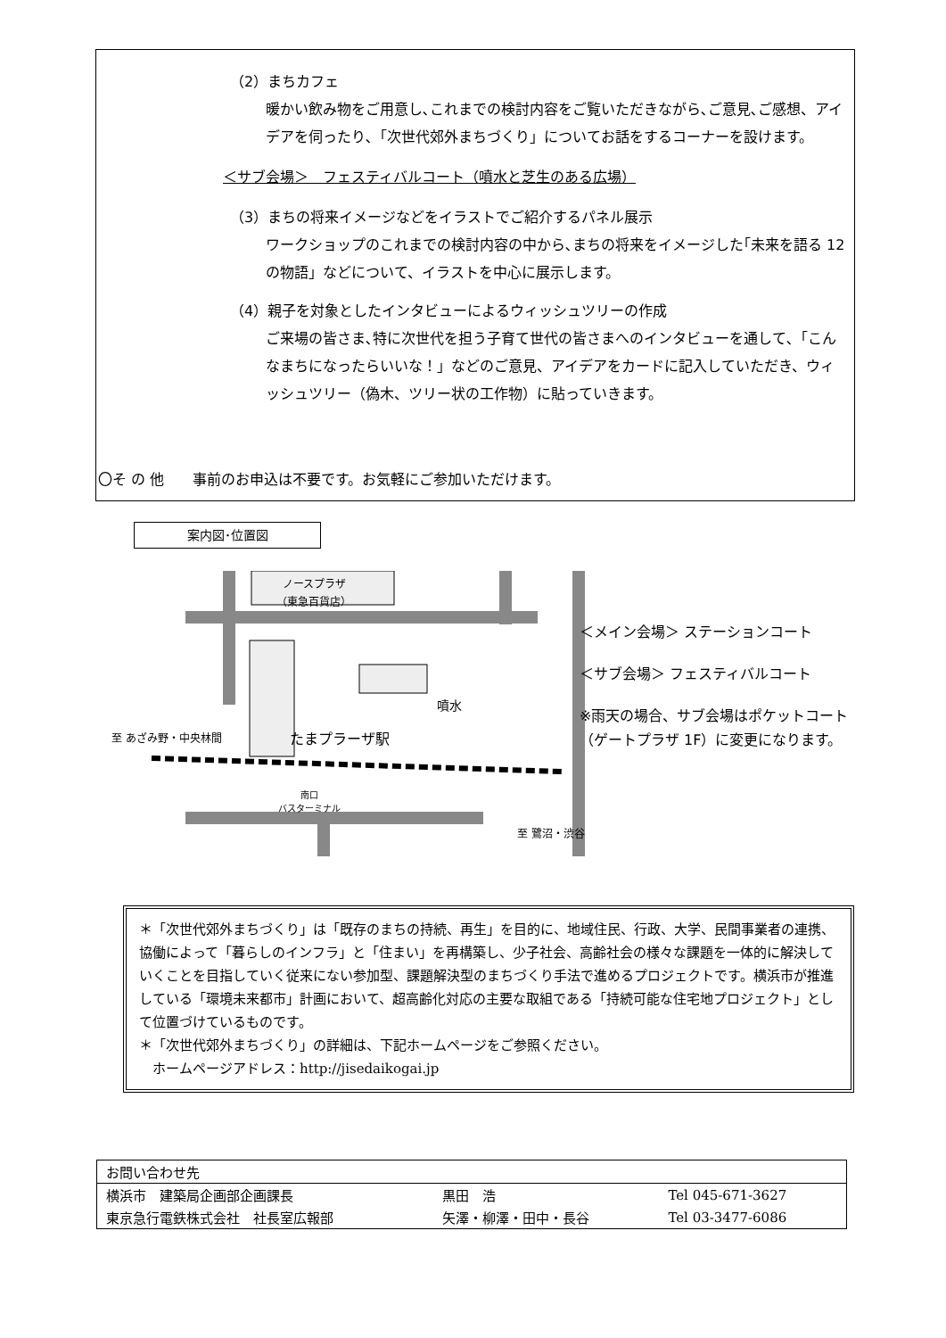（2）まちカフェ
暖かい飲み物をご用意し､これまでの検討内容をご覧いただきながら､ご意見､ご感想、アイデアを伺ったり､「次世代郊外まちづくり」についてお話をするコーナーを設けます。
＜サブ会場＞　フェスティバルコート（噴水と芝生のある広場）
（3）まちの将来イメージなどをイラストでご紹介するパネル展示
ワークショップのこれまでの検討内容の中から､まちの将来をイメージした｢未来を語る 12 の物語」などについて、イラストを中心に展示します。
（4）親子を対象としたインタビューによるウィッシュツリーの作成
ご来場の皆さま､特に次世代を担う子育て世代の皆さまへのインタビューを通して､「こんなまちになったらいいな！」などのご意見、アイデアをカードに記入していただき、ウィッシュツリー（偽木、ツリー状の工作物）に貼っていきます。
〇そ の 他　　事前のお申込は不要です。お気軽にご参加いただけます。
案内図･位置図
ノースプラザ
（東急百貨店）
至 あざみ野・中央林間 たまプラーザ駅
噴水
南口
バスターミナル
至 鷺沼・渋谷
＜メイン会場＞ ステーションコート
＜サブ会場＞ フェスティバルコート
※雨天の場合、サブ会場はポケットコート（ゲートプラザ 1F）に変更になります。
＊「次世代郊外まちづくり」は「既存のまちの持続、再生」を目的に、地域住民、行政、大学、民間事業者の連携、協働によって「暮らしのインフラ」と「住まい」を再構築し、少子社会、高齢社会の様々な課題を一体的に解決していくことを目指していく従来にない参加型、課題解決型のまちづくり手法で進めるプロジェクトです。横浜市が推進している「環境未来都市」計画において、超高齢化対応の主要な取組である「持続可能な住宅地プロジェクト」として位置づけているものです。
＊「次世代郊外まちづくり」の詳細は、下記ホームページをご参照ください。
　ホームページアドレス：http://jisedaikogai.jp
| お問い合わせ先 | | |
| --- | --- | --- |
| 横浜市 建築局企画部企画課長 | 黒田 浩 | Tel 045-671-3627 |
| 東京急行電鉄株式会社 社長室広報部 | 矢澤・柳澤・田中・長谷 | Tel 03-3477-6086 |